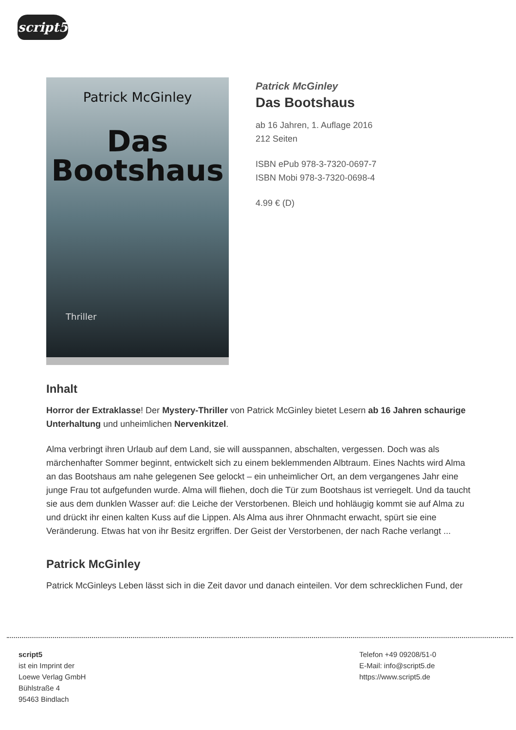script5
Patrick McGinley
Das
Bootshaus
Thriller
Patrick McGinley
Das Bootshaus
ab 16 Jahren, 1. Auflage 2016
212 Seiten
ISBN ePub 978-3-7320-0697-7
ISBN Mobi 978-3-7320-0698-4
4.99 € (D)
Inhalt
Horror der Extraklasse! Der Mystery-Thriller von Patrick McGinley bietet Lesern ab 16 Jahren schaurige Unterhaltung und unheimlichen Nervenkitzel.
Alma verbringt ihren Urlaub auf dem Land, sie will ausspannen, abschalten, vergessen. Doch was als märchenhafter Sommer beginnt, entwickelt sich zu einem beklemmenden Albtraum. Eines Nachts wird Alma an das Bootshaus am nahe gelegenen See gelockt – ein unheimlicher Ort, an dem vergangenes Jahr eine junge Frau tot aufgefunden wurde. Alma will fliehen, doch die Tür zum Bootshaus ist verriegelt. Und da taucht sie aus dem dunklen Wasser auf: die Leiche der Verstorbenen. Bleich und hohläugig kommt sie auf Alma zu und drückt ihr einen kalten Kuss auf die Lippen. Als Alma aus ihrer Ohnmacht erwacht, spürt sie eine Veränderung. Etwas hat von ihr Besitz ergriffen. Der Geist der Verstorbenen, der nach Rache verlangt ...
Patrick McGinley
Patrick McGinleys Leben lässt sich in die Zeit davor und danach einteilen. Vor dem schrecklichen Fund, der
script5
ist ein Imprint der
Loewe Verlag GmbH
Bühlstraße 4
95463 Bindlach
Telefon +49 09208/51-0
E-Mail: info@script5.de
https://www.script5.de